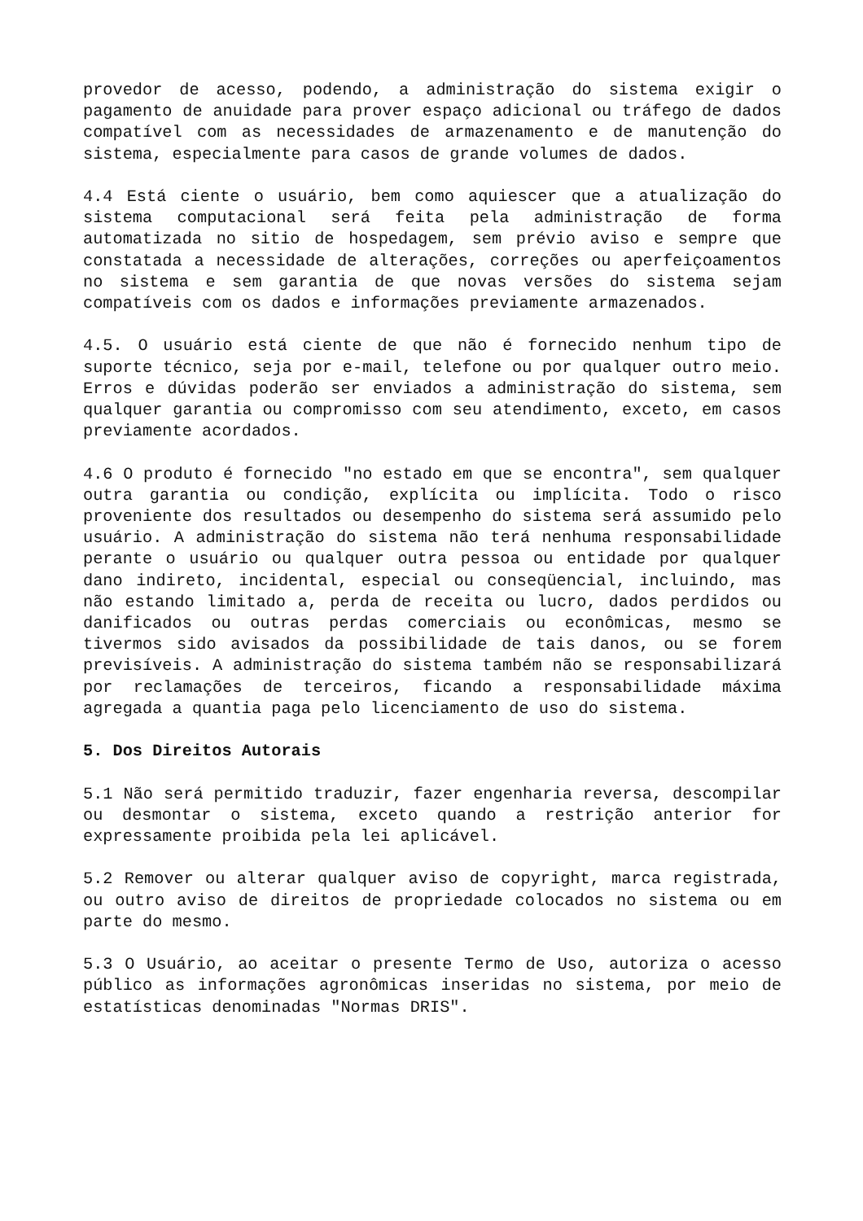provedor de acesso, podendo, a administração do sistema exigir o pagamento de anuidade para prover espaço adicional ou tráfego de dados compatível com as necessidades de armazenamento e de manutenção do sistema, especialmente para casos de grande volumes de dados.
4.4 Está ciente o usuário, bem como aquiescer que a atualização do sistema computacional será feita pela administração de forma automatizada no sitio de hospedagem, sem prévio aviso e sempre que constatada a necessidade de alterações, correções ou aperfeiçoamentos no sistema e sem garantia de que novas versões do sistema sejam compatíveis com os dados e informações previamente armazenados.
4.5. O usuário está ciente de que não é fornecido nenhum tipo de suporte técnico, seja por e-mail, telefone ou por qualquer outro meio. Erros e dúvidas poderão ser enviados a administração do sistema, sem qualquer garantia ou compromisso com seu atendimento, exceto, em casos previamente acordados.
4.6 O produto é fornecido "no estado em que se encontra", sem qualquer outra garantia ou condição, explícita ou implícita. Todo o risco proveniente dos resultados ou desempenho do sistema será assumido pelo usuário. A administração do sistema não terá nenhuma responsabilidade perante o usuário ou qualquer outra pessoa ou entidade por qualquer dano indireto, incidental, especial ou conseqüencial, incluindo, mas não estando limitado a, perda de receita ou lucro, dados perdidos ou danificados ou outras perdas comerciais ou econômicas, mesmo se tivermos sido avisados da possibilidade de tais danos, ou se forem previsíveis. A administração do sistema também não se responsabilizará por reclamações de terceiros, ficando a responsabilidade máxima agregada a quantia paga pelo licenciamento de uso do sistema.
5. Dos Direitos Autorais
5.1 Não será permitido traduzir, fazer engenharia reversa, descompilar ou desmontar o sistema, exceto quando a restrição anterior for expressamente proibida pela lei aplicável.
5.2 Remover ou alterar qualquer aviso de copyright, marca registrada, ou outro aviso de direitos de propriedade colocados no sistema ou em parte do mesmo.
5.3 O Usuário, ao aceitar o presente Termo de Uso, autoriza o acesso público as informações agronômicas inseridas no sistema, por meio de estatísticas denominadas "Normas DRIS".